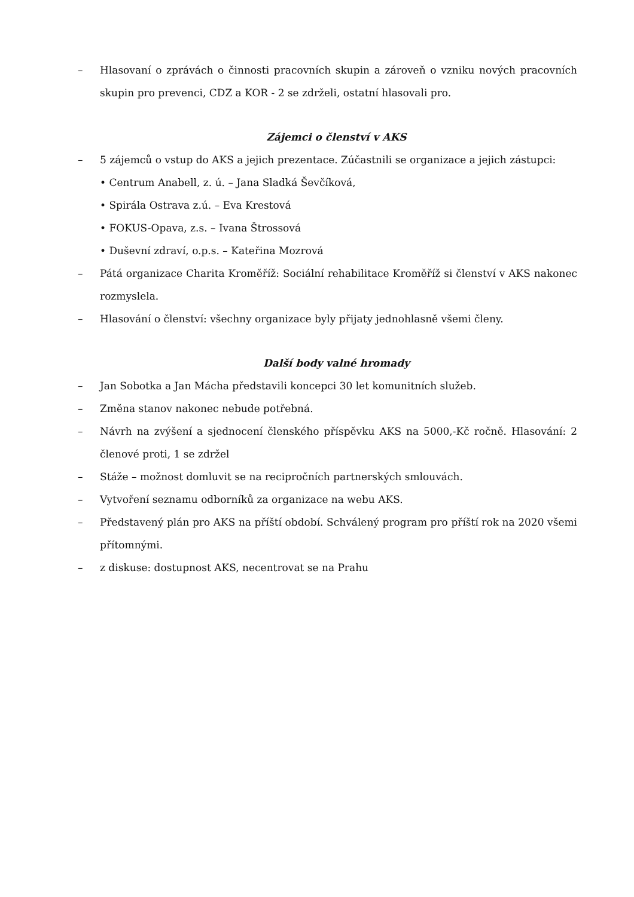– Hlasovaní o zprávách o činnosti pracovních skupin a zároveň o vzniku nových pracovních skupin pro prevenci, CDZ a KOR - 2 se zdrželi, ostatní hlasovali pro.
Zájemci o členství v AKS
– 5 zájemců o vstup do AKS a jejich prezentace. Zúčastnili se organizace a jejich zástupci:
• Centrum Anabell, z. ú. – Jana Sladká Ševčíková,
• Spirála Ostrava z.ú. – Eva Krestová
• FOKUS-Opava, z.s. – Ivana Štrossová
• Duševní zdraví, o.p.s. – Kateřina Mozrová
– Pátá organizace Charita Kroměříž: Sociální rehabilitace Kroměříž si členství v AKS nakonec rozmyslela.
– Hlasování o členství: všechny organizace byly přijaty jednohlasně všemi členy.
Další body valné hromady
– Jan Sobotka a Jan Mácha představili koncepci 30 let komunitních služeb.
– Změna stanov nakonec nebude potřebná.
– Návrh na zvýšení a sjednocení členského příspěvku AKS na 5000,-Kč ročně. Hlasování: 2 členové proti, 1 se zdržel
– Stáže – možnost domluvit se na recipročních partnerských smlouvách.
– Vytvoření seznamu odborníků za organizace na webu AKS.
– Představený plán pro AKS na příští období. Schválený program pro příští rok na 2020 všemi přítomnými.
– z diskuse: dostupnost AKS, necentrovat se na Prahu